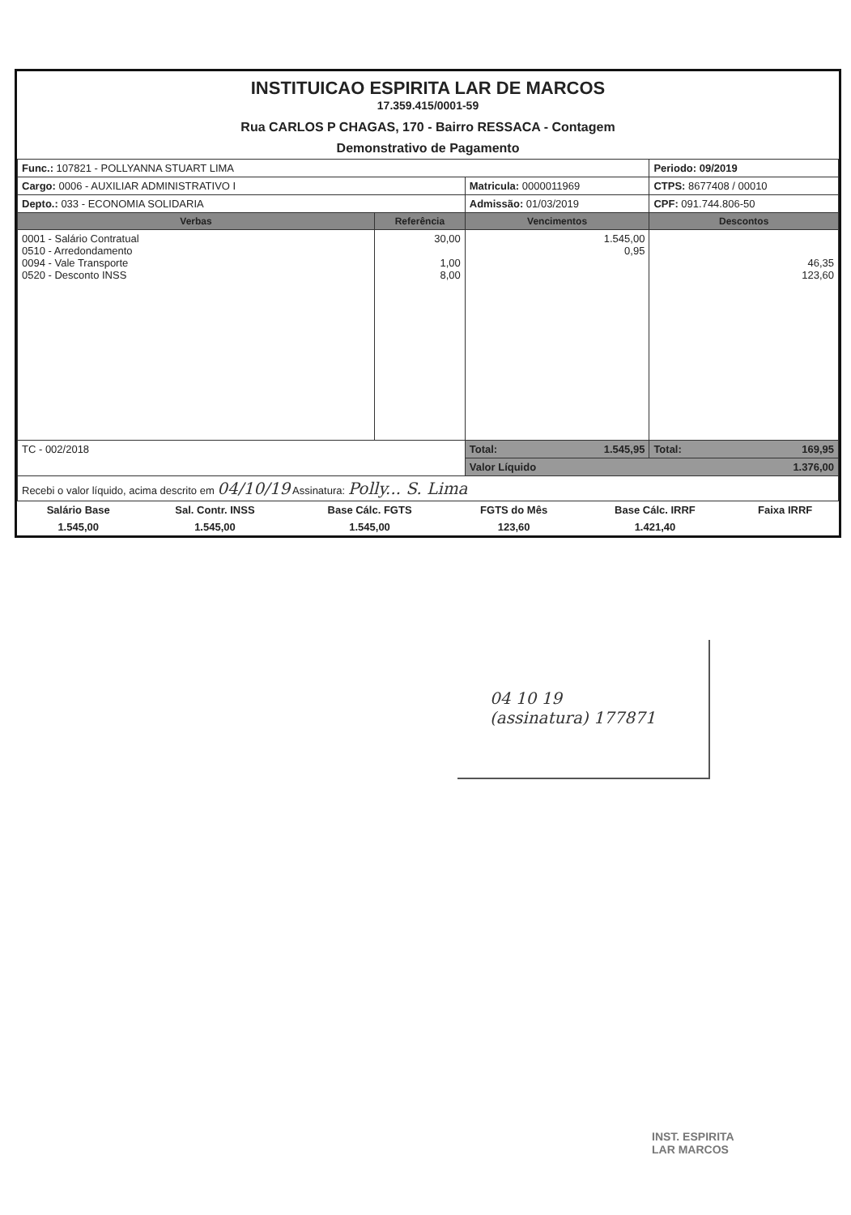INSTITUICAO ESPIRITA LAR DE MARCOS
17.359.415/0001-59
Rua CARLOS P CHAGAS, 170 - Bairro RESSACA - Contagem
Demonstrativo de Pagamento
| Func.: 107821 - POLLYANNA STUART LIMA | | | Periodo: 09/2019 |
| Cargo: 0006 - AUXILIAR ADMINISTRATIVO I | | Matricula: 0000011969 | CTPS: 8677408 / 00010 |
| Depto.: 033 - ECONOMIA SOLIDARIA | | Admissão: 01/03/2019 | CPF: 091.744.806-50 |
| Verbas | Referência | Vencimentos | Descontos |
| 0001 - Salário Contratual 0510 - Arredondamento 0094 - Vale Transporte 0520 - Desconto INSS | 30,00 1,00 8,00 | 1.545,00 0,95 | 46,35 123,60 |
| TC - 002/2018 | | Total: 1.545,95 | Total: 169,95 |
| | | Valor Líquido 1.376,00 | |
| Recebi o valor líquido, acima descrito em 04/10/19 Assinatura: Polly... S. Lima | | | |
| Salário Base | Sal. Contr. INSS | Base Cálc. FGTS | FGTS do Mês | Base Cálc. IRRF | Faixa IRRF |
| 1.545,00 | 1.545,00 | 1.545,00 | 123,60 | 1.421,40 | |
04 10 19
(assinatura) 177871
INST. ESPIRITA
LAR MARCOS